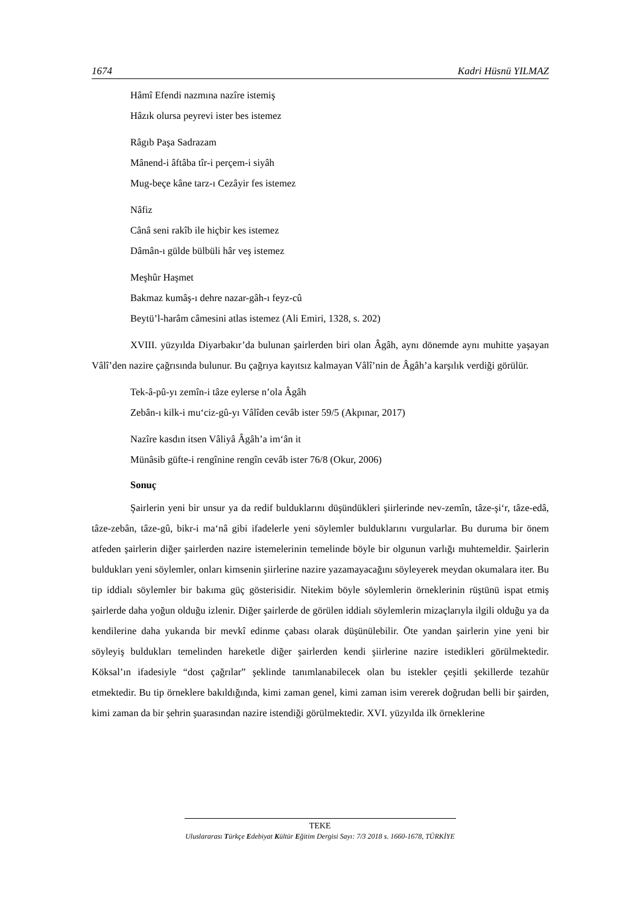1674 Kadri Hüsnü YILMAZ
Hâmî Efendi nazmına nazîre istemiş
Hâzık olursa peyrevi ister bes istemez
Râgıb Paşa Sadrazam
Mânend-i âftâba tîr-i perçem-i siyâh
Mug-beçe kâne tarz-ı Cezâyir fes istemez
Nâfiz
Cânâ seni rakîb ile hiçbir kes istemez
Dâmân-ı gülde bülbüli hâr veş istemez
Meşhûr Haşmet
Bakmaz kumâş-ı dehre nazar-gâh-ı feyz-cû
Beytü’l-harâm câmesini atlas istemez (Ali Emiri, 1328, s. 202)
XVIII. yüzyılda Diyarbakır’da bulunan şairlerden biri olan Âgâh, aynı dönemde aynı muhitte yaşayan Vâlî’den nazire çağrısında bulunur. Bu çağrıya kayıtsız kalmayan Vâlî’nin de Âgâh’a karşılık verdiği görülür.
Tek-â-pû-yı zemîn-i tâze eylerse n’ola Âgâh
Zebân-ı kilk-i mu‘ciz-gû-yı Vâlîden cevâb ister 59/5 (Akpınar, 2017)
Nazîre kasdın itsen Vâliyâ Âgâh’a im‘ân it
Münâsib güfte-i rengînine rengîn cevâb ister 76/8 (Okur, 2006)
Sonuç
Şairlerin yeni bir unsur ya da redif bulduklarını düşündükleri şiirlerinde nev-zemîn, tâze-şi‘r, tâze-edâ, tâze-zebân, tâze-gû, bikr-i ma‘nâ gibi ifadelerle yeni söylemler bulduklarını vurgularlar. Bu duruma bir önem atfeden şairlerin diğer şairlerden nazire istemelerinin temelinde böyle bir olgunun varlığı muhtemeldir. Şairlerin buldukları yeni söylemler, onları kimsenin şiirlerine nazire yazamayacağını söyleyerek meydan okumalara iter. Bu tip iddialı söylemler bir bakıma güç gösterisidir. Nitekim böyle söylemlerin örneklerinin rüştünü ispat etmiş şairlerde daha yoğun olduğu izlenir. Diğer şairlerde de görülen iddialı söylemlerin mizaçlarıyla ilgili olduğu ya da kendilerine daha yukarıda bir mevkî edinme çabası olarak düşünülebilir. Öte yandan şairlerin yine yeni bir söyleyiş buldukları temelinden hareketle diğer şairlerden kendi şiirlerine nazire istedikleri görülmektedir. Köksal’ın ifadesiyle “dost çağrılar” şeklinde tanımlanabilecek olan bu istekler çeşitli şekillerde tezahür etmektedir. Bu tip örneklere bakıldığında, kimi zaman genel, kimi zaman isim vererek doğrudan belli bir şairden, kimi zaman da bir şehrin şuarasından nazire istendiği görülmektedir. XVI. yüzyılda ilk örneklerine
TEKE
Uluslararası Türkçe Edebiyat Kültür Eğitim Dergisi Sayı: 7/3 2018 s. 1660-1678, TÜRKİYE